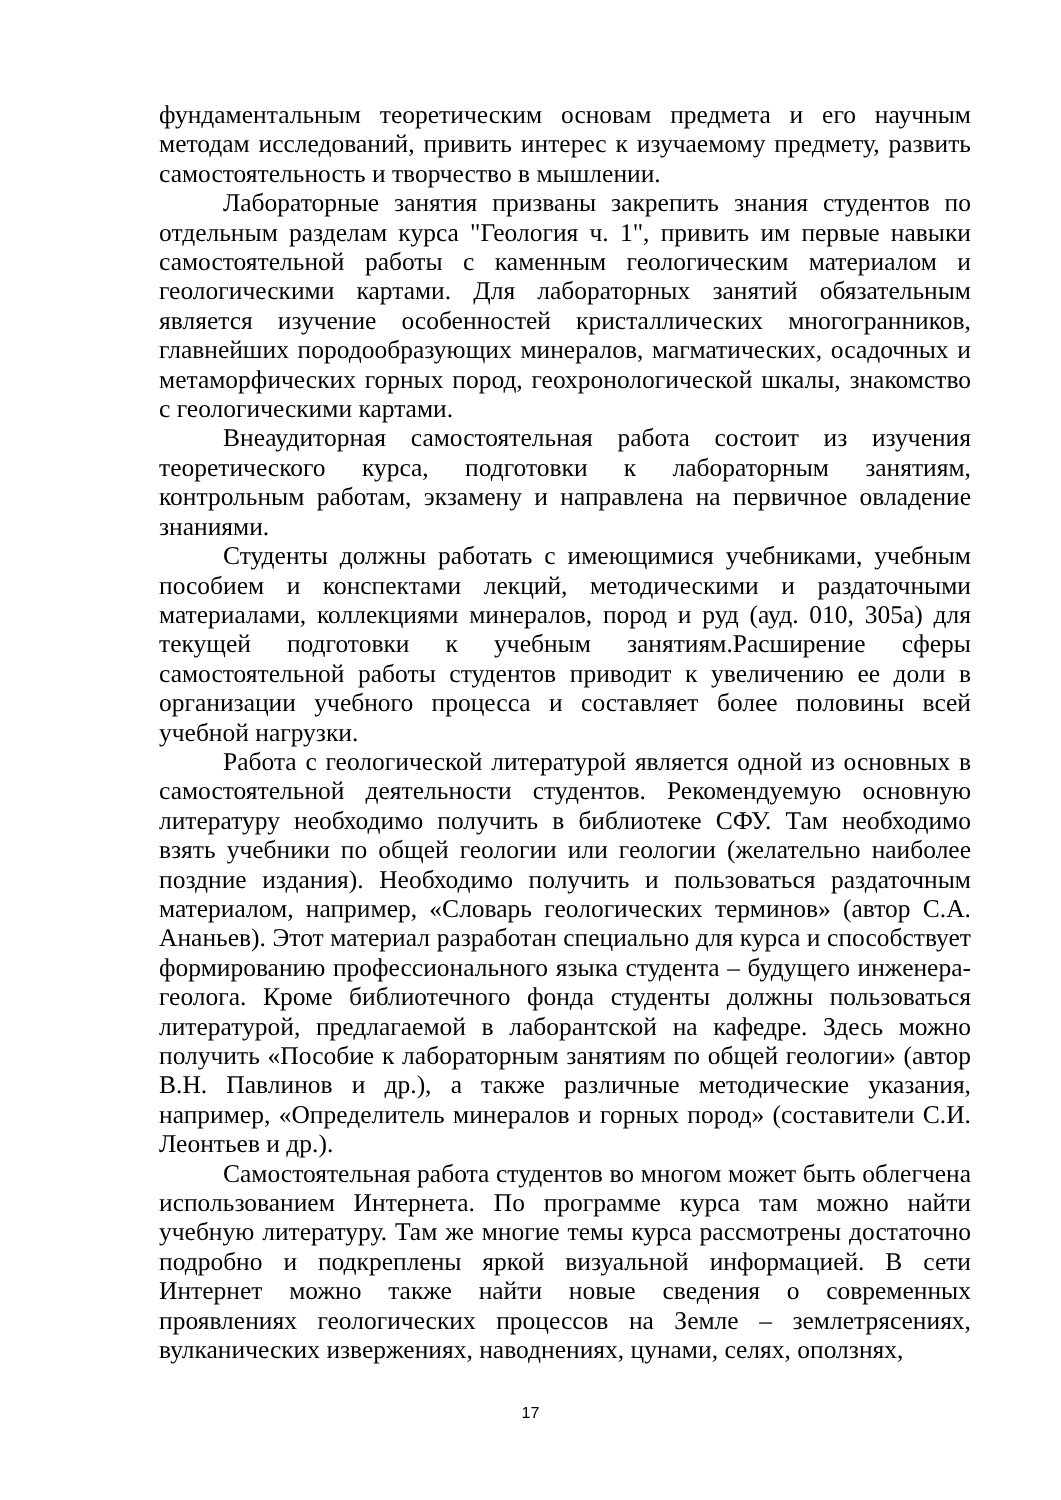фундаментальным теоретическим основам предмета и его научным методам исследований, привить интерес к изучаемому предмету, развить самостоятельность и творчество в мышлении.
Лабораторные занятия призваны закрепить знания студентов по отдельным разделам курса "Геология ч. 1", привить им первые навыки самостоятельной работы с каменным геологическим материалом и геологическими картами. Для лабораторных занятий обязательным является изучение особенностей кристаллических многогранников, главнейших породообразующих минералов, магматических, осадочных и метаморфических горных пород, геохронологической шкалы, знакомство с геологическими картами.
Внеаудиторная самостоятельная работа состоит из изучения теоретического курса, подготовки к лабораторным занятиям, контрольным работам, экзамену и направлена на первичное овладение знаниями.
Студенты должны работать с имеющимися учебниками, учебным пособием и конспектами лекций, методическими и раздаточными материалами, коллекциями минералов, пород и руд (ауд. 010, 305а) для текущей подготовки к учебным занятиям.Расширение сферы самостоятельной работы студентов приводит к увеличению ее доли в организации учебного процесса и составляет более половины всей учебной нагрузки.
Работа с геологической литературой является одной из основных в самостоятельной деятельности студентов. Рекомендуемую основную литературу необходимо получить в библиотеке СФУ. Там необходимо взять учебники по общей геологии или геологии (желательно наиболее поздние издания). Необходимо получить и пользоваться раздаточным материалом, например, «Словарь геологических терминов» (автор С.А. Ананьев). Этот материал разработан специально для курса и способствует формированию профессионального языка студента – будущего инженера-геолога. Кроме библиотечного фонда студенты должны пользоваться литературой, предлагаемой в лаборантской на кафедре. Здесь можно получить «Пособие к лабораторным занятиям по общей геологии» (автор В.Н. Павлинов и др.), а также различные методические указания, например, «Определитель минералов и горных пород» (составители С.И. Леонтьев и др.).
Самостоятельная работа студентов во многом может быть облегчена использованием Интернета. По программе курса там можно найти учебную литературу. Там же многие темы курса рассмотрены достаточно подробно и подкреплены яркой визуальной информацией. В сети Интернет можно также найти новые сведения о современных проявлениях геологических процессов на Земле – землетрясениях, вулканических извержениях, наводнениях, цунами, селях, оползнях,
17